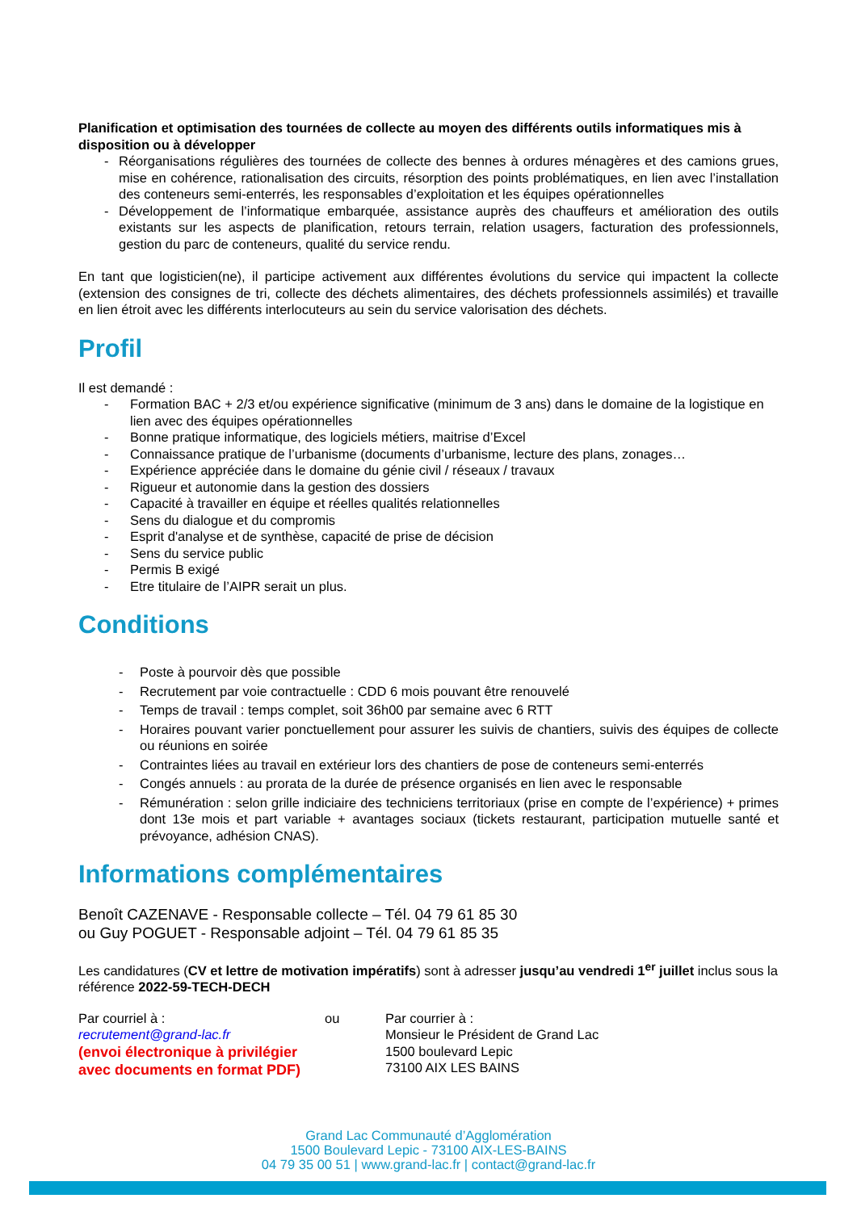Planification et optimisation des tournées de collecte au moyen des différents outils informatiques mis à disposition ou à développer
- Réorganisations régulières des tournées de collecte des bennes à ordures ménagères et des camions grues, mise en cohérence, rationalisation des circuits, résorption des points problématiques, en lien avec l’installation des conteneurs semi-enterrés, les responsables d’exploitation et les équipes opérationnelles
- Développement de l’informatique embarquée, assistance auprès des chauffeurs et amélioration des outils existants sur les aspects de planification, retours terrain, relation usagers, facturation des professionnels, gestion du parc de conteneurs, qualité du service rendu.
En tant que logisticien(ne), il participe activement aux différentes évolutions du service qui impactent la collecte (extension des consignes de tri, collecte des déchets alimentaires, des déchets professionnels assimilés) et travaille en lien étroit avec les différents interlocuteurs au sein du service valorisation des déchets.
Profil
Il est demandé :
- Formation BAC + 2/3 et/ou expérience significative (minimum de 3 ans) dans le domaine de la logistique en lien avec des équipes opérationnelles
- Bonne pratique informatique, des logiciels métiers, maitrise d’Excel
- Connaissance pratique de l’urbanisme (documents d’urbanisme, lecture des plans, zonages…
- Expérience appréciée dans le domaine du génie civil / réseaux / travaux
- Rigueur et autonomie dans la gestion des dossiers
- Capacité à travailler en équipe et réelles qualités relationnelles
- Sens du dialogue et du compromis
- Esprit d'analyse et de synthèse, capacité de prise de décision
- Sens du service public
- Permis B exigé
- Etre titulaire de l’AIPR serait un plus.
Conditions
- Poste à pourvoir dès que possible
- Recrutement par voie contractuelle : CDD 6 mois pouvant être renouvelé
- Temps de travail : temps complet, soit 36h00 par semaine avec 6 RTT
- Horaires pouvant varier ponctuellement pour assurer les suivis de chantiers, suivis des équipes de collecte ou réunions en soirée
- Contraintes liées au travail en extérieur lors des chantiers de pose de conteneurs semi-enterrés
- Congés annuels : au prorata de la durée de présence organisés en lien avec le responsable
- Rémunération : selon grille indiciaire des techniciens territoriaux (prise en compte de l’expérience) + primes dont 13e mois et part variable + avantages sociaux (tickets restaurant, participation mutuelle santé et prévoyance, adhésion CNAS).
Informations complémentaires
Benoît CAZENAVE - Responsable collecte – Tél. 04 79 61 85 30
ou Guy POGUET - Responsable adjoint – Tél. 04 79 61 85 35
Les candidatures (CV et lettre de motivation impératifs) sont à adresser jusqu’au vendredi 1<sup>er</sup> juillet inclus sous la référence 2022-59-TECH-DECH
Par courriel à :
recrutement@grand-lac.fr
(envoi électronique à privilégier avec documents en format PDF)
ou Par courrier à :
Monsieur le Président de Grand Lac
1500 boulevard Lepic
73100 AIX LES BAINS
Grand Lac Communauté d’Agglomération
1500 Boulevard Lepic - 73100 AIX-LES-BAINS
04 79 35 00 51 | www.grand-lac.fr | contact@grand-lac.fr